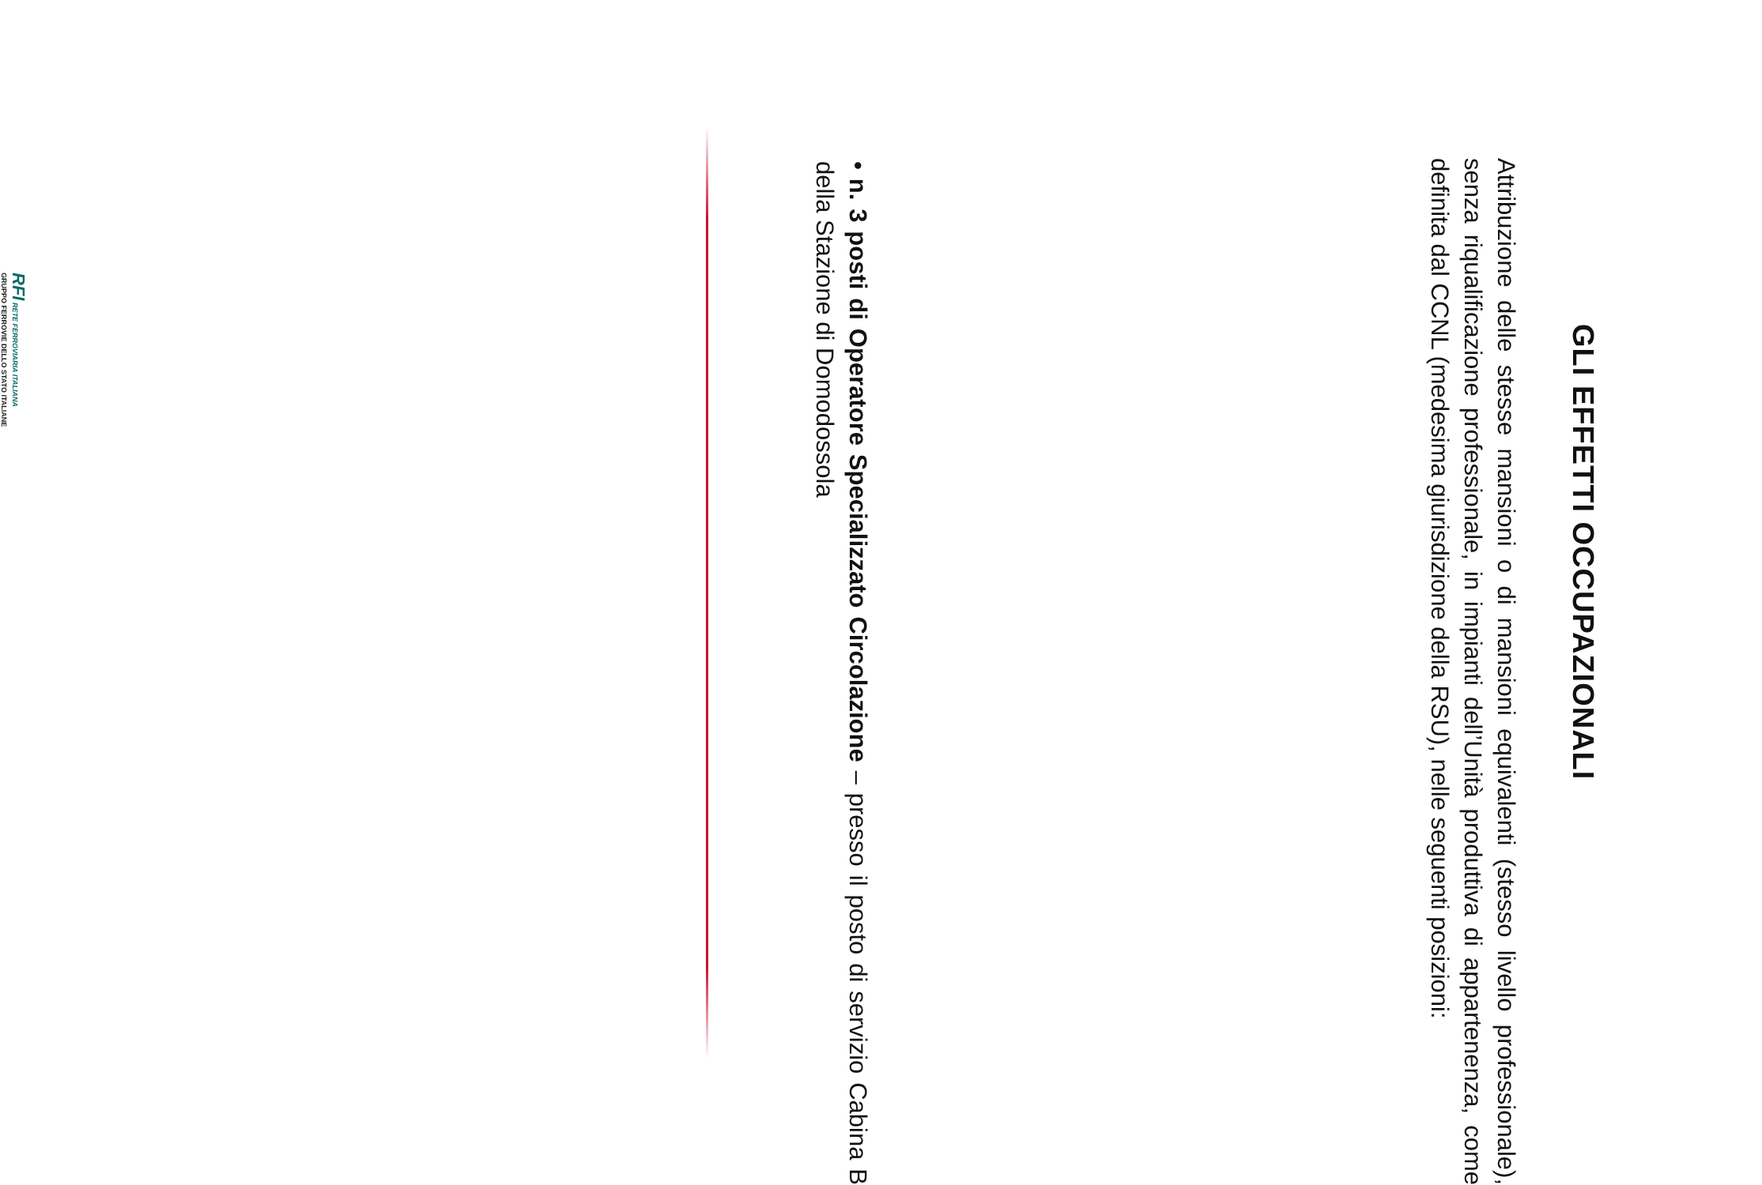GLI EFFETTI OCCUPAZIONALI
Attribuzione delle stesse mansioni o di mansioni equivalenti (stesso livello professionale), senza riqualificazione professionale, in impianti dell’Unità produttiva di appartenenza, come definita dal CCNL (medesima giurisdizione della RSU), nelle seguenti posizioni:
• n. 3 posti di Operatore Specializzato Circolazione – presso il posto di servizio Cabina B della Stazione di Domodossola
RFI RETE FERROVIARIA ITALIANA
GRUPPO FERROVIE DELLO STATO ITALIANE